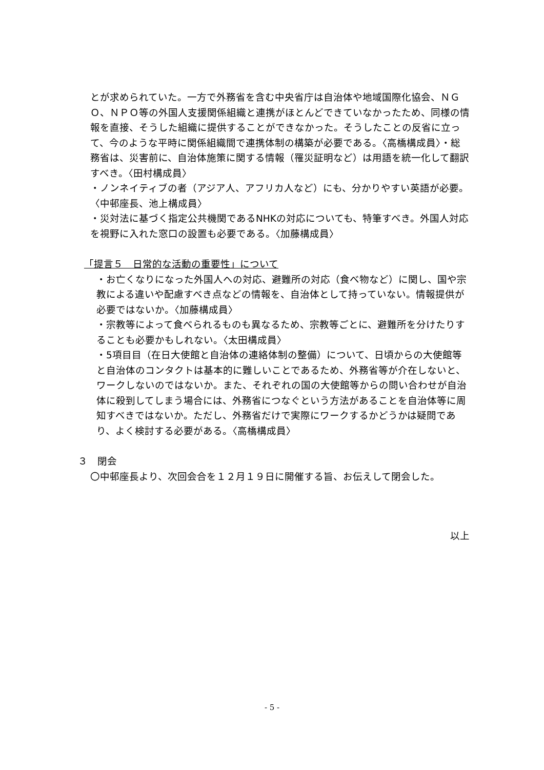とが求められていた。一方で外務省を含む中央省庁は自治体や地域国際化協会、ＮＧＯ、ＮＰＯ等の外国人支援関係組織と連携がほとんどできていなかったため、同様の情報を直接、そうした組織に提供することができなかった。そうしたことの反省に立って、今のような平時に関係組織間で連携体制の構築が必要である。〈高橋構成員〉・総務省は、災害前に、自治体施策に関する情報（罹災証明など）は用語を統一化して翻訳すべき。〈田村構成員〉
・ノンネイティブの者（アジア人、アフリカ人など）にも、分かりやすい英語が必要。〈中邨座長、池上構成員〉
・災対法に基づく指定公共機関であるNHKの対応についても、特筆すべき。外国人対応を視野に入れた窓口の設置も必要である。〈加藤構成員〉
「提言５　日常的な活動の重要性」について
・お亡くなりになった外国人への対応、避難所の対応（食べ物など）に関し、国や宗教による違いや配慮すべき点などの情報を、自治体として持っていない。情報提供が必要ではないか。〈加藤構成員〉
・宗教等によって食べられるものも異なるため、宗教等ごとに、避難所を分けたりすることも必要かもしれない。〈太田構成員〉
・5項目目（在日大使館と自治体の連絡体制の整備）について、日頃からの大使館等と自治体のコンタクトは基本的に難しいことであるため、外務省等が介在しないと、ワークしないのではないか。また、それぞれの国の大使館等からの問い合わせが自治体に殺到してしまう場合には、外務省につなぐという方法があることを自治体等に周知すべきではないか。ただし、外務省だけで実際にワークするかどうかは疑問であり、よく検討する必要がある。〈高橋構成員〉
３　閉会
〇中邨座長より、次回会合を１２月１９日に開催する旨、お伝えして閉会した。
以上
- 5 -